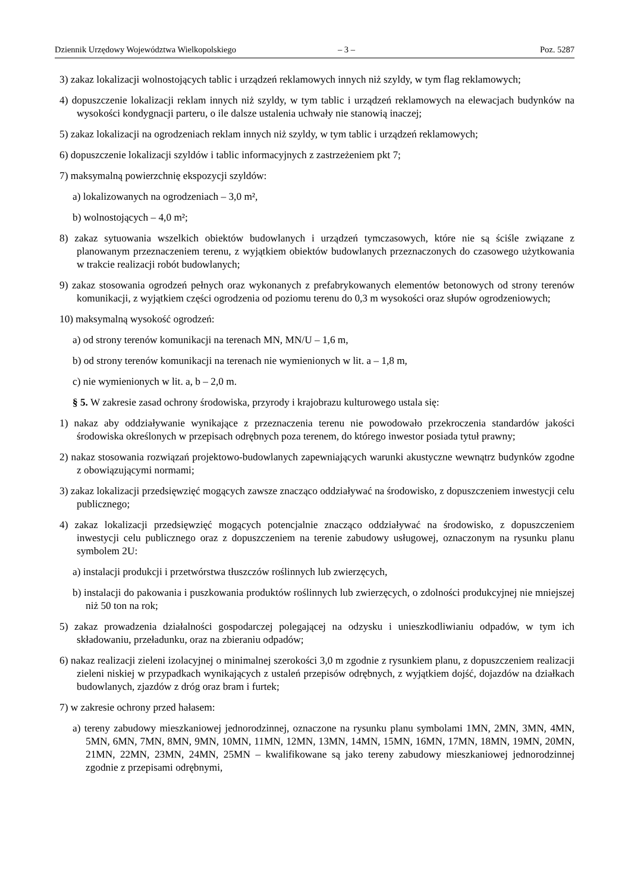Dziennik Urzędowy Województwa Wielkopolskiego – 3 – Poz. 5287
3) zakaz lokalizacji wolnostojących tablic i urządzeń reklamowych innych niż szyldy, w tym flag reklamowych;
4) dopuszczenie lokalizacji reklam innych niż szyldy, w tym tablic i urządzeń reklamowych na elewacjach budynków na wysokości kondygnacji parteru, o ile dalsze ustalenia uchwały nie stanowią inaczej;
5) zakaz lokalizacji na ogrodzeniach reklam innych niż szyldy, w tym tablic i urządzeń reklamowych;
6) dopuszczenie lokalizacji szyldów i tablic informacyjnych z zastrzeżeniem pkt 7;
7) maksymalną powierzchnię ekspozycji szyldów:
a) lokalizowanych na ogrodzeniach – 3,0 m²,
b) wolnostojących – 4,0 m²;
8) zakaz sytuowania wszelkich obiektów budowlanych i urządzeń tymczasowych, które nie są ściśle związane z planowanym przeznaczeniem terenu, z wyjątkiem obiektów budowlanych przeznaczonych do czasowego użytkowania w trakcie realizacji robót budowlanych;
9) zakaz stosowania ogrodzeń pełnych oraz wykonanych z prefabrykowanych elementów betonowych od strony terenów komunikacji, z wyjątkiem części ogrodzenia od poziomu terenu do 0,3 m wysokości oraz słupów ogrodzeniowych;
10) maksymalną wysokość ogrodzeń:
a) od strony terenów komunikacji na terenach MN, MN/U – 1,6 m,
b) od strony terenów komunikacji na terenach nie wymienionych w lit. a – 1,8 m,
c) nie wymienionych w lit. a, b – 2,0 m.
§ 5. W zakresie zasad ochrony środowiska, przyrody i krajobrazu kulturowego ustala się:
1) nakaz aby oddziaływanie wynikające z przeznaczenia terenu nie powodowało przekroczenia standardów jakości środowiska określonych w przepisach odrębnych poza terenem, do którego inwestor posiada tytuł prawny;
2) nakaz stosowania rozwiązań projektowo-budowlanych zapewniających warunki akustyczne wewnątrz budynków zgodne z obowiązującymi normami;
3) zakaz lokalizacji przedsięwzięć mogących zawsze znacząco oddziaływać na środowisko, z dopuszczeniem inwestycji celu publicznego;
4) zakaz lokalizacji przedsięwzięć mogących potencjalnie znacząco oddziaływać na środowisko, z dopuszczeniem inwestycji celu publicznego oraz z dopuszczeniem na terenie zabudowy usługowej, oznaczonym na rysunku planu symbolem 2U:
a) instalacji produkcji i przetwórstwa tłuszczów roślinnych lub zwierzęcych,
b) instalacji do pakowania i puszkowania produktów roślinnych lub zwierzęcych, o zdolności produkcyjnej nie mniejszej niż 50 ton na rok;
5) zakaz prowadzenia działalności gospodarczej polegającej na odzysku i unieszkodliwianiu odpadów, w tym ich składowaniu, przeładunku, oraz na zbieraniu odpadów;
6) nakaz realizacji zieleni izolacyjnej o minimalnej szerokości 3,0 m zgodnie z rysunkiem planu, z dopuszczeniem realizacji zieleni niskiej w przypadkach wynikających z ustaleń przepisów odrębnych, z wyjątkiem dojść, dojazdów na działkach budowlanych, zjazdów z dróg oraz bram i furtek;
7) w zakresie ochrony przed hałasem:
a) tereny zabudowy mieszkaniowej jednorodzinnej, oznaczone na rysunku planu symbolami 1MN, 2MN, 3MN, 4MN, 5MN, 6MN, 7MN, 8MN, 9MN, 10MN, 11MN, 12MN, 13MN, 14MN, 15MN, 16MN, 17MN, 18MN, 19MN, 20MN, 21MN, 22MN, 23MN, 24MN, 25MN – kwalifikowane są jako tereny zabudowy mieszkaniowej jednorodzinnej zgodnie z przepisami odrębnymi,